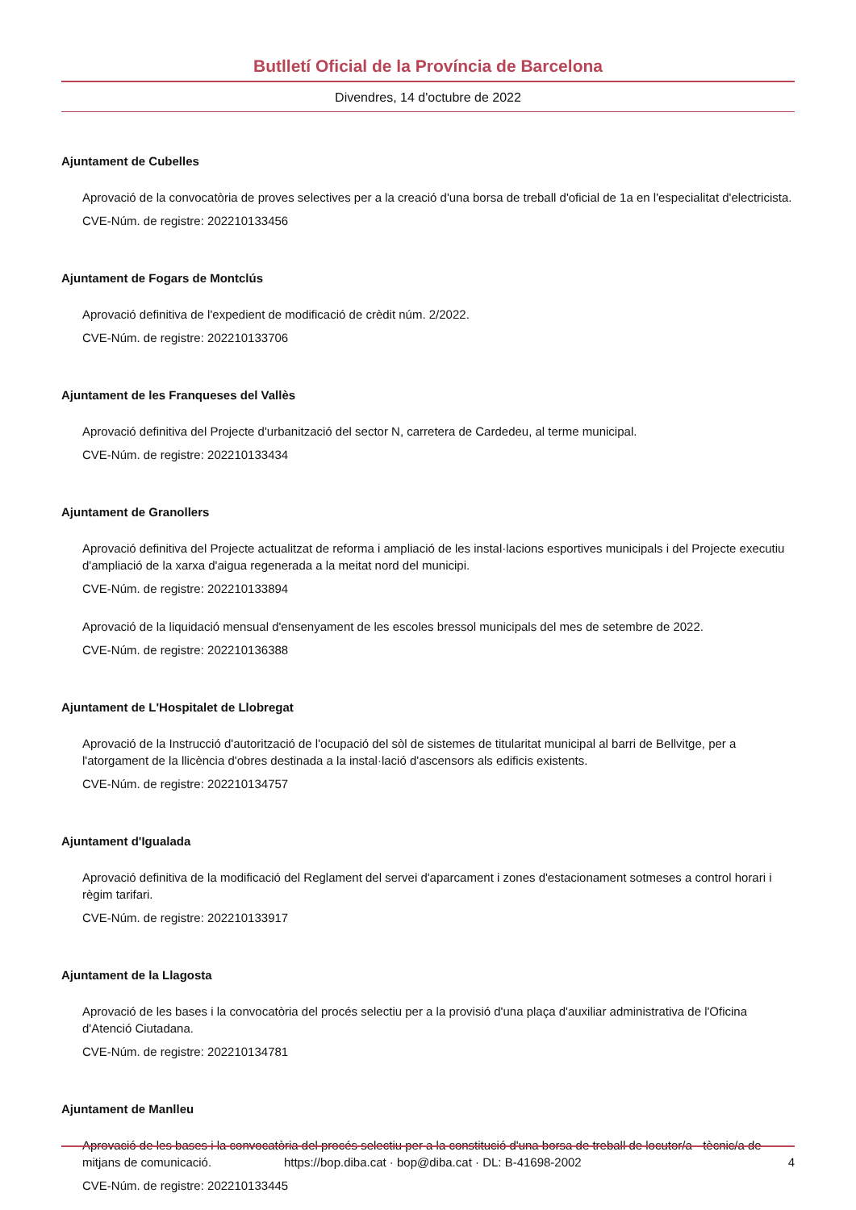Butlletí Oficial de la Província de Barcelona
Divendres, 14 d'octubre de 2022
Ajuntament de Cubelles
Aprovació de la convocatòria de proves selectives per a la creació d'una borsa de treball d'oficial de 1a en l'especialitat d'electricista.
CVE-Núm. de registre: 202210133456
Ajuntament de Fogars de Montclús
Aprovació definitiva de l'expedient de modificació de crèdit núm. 2/2022.
CVE-Núm. de registre: 202210133706
Ajuntament de les Franqueses del Vallès
Aprovació definitiva del Projecte d'urbanització del sector N, carretera de Cardedeu, al terme municipal.
CVE-Núm. de registre: 202210133434
Ajuntament de Granollers
Aprovació definitiva del Projecte actualitzat de reforma i ampliació de les instal·lacions esportives municipals i del Projecte executiu d'ampliació de la xarxa d'aigua regenerada a la meitat nord del municipi.
CVE-Núm. de registre: 202210133894
Aprovació de la liquidació mensual d'ensenyament de les escoles bressol municipals del mes de setembre de 2022.
CVE-Núm. de registre: 202210136388
Ajuntament de L'Hospitalet de Llobregat
Aprovació de la Instrucció d'autorització de l'ocupació del sòl de sistemes de titularitat municipal al barri de Bellvitge, per a l'atorgament de la llicència d'obres destinada a la instal·lació d'ascensors als edificis existents.
CVE-Núm. de registre: 202210134757
Ajuntament d'Igualada
Aprovació definitiva de la modificació del Reglament del servei d'aparcament i zones d'estacionament sotmeses a control horari i règim tarifari.
CVE-Núm. de registre: 202210133917
Ajuntament de la Llagosta
Aprovació de les bases i la convocatòria del procés selectiu per a la provisió d'una plaça d'auxiliar administrativa de l'Oficina d'Atenció Ciutadana.
CVE-Núm. de registre: 202210134781
Ajuntament de Manlleu
Aprovació de les bases i la convocatòria del procés selectiu per a la constitució d'una borsa de treball de locutor/a - tècnic/a de mitjans de comunicació.
CVE-Núm. de registre: 202210133445
https://bop.diba.cat · bop@diba.cat · DL: B-41698-2002 4